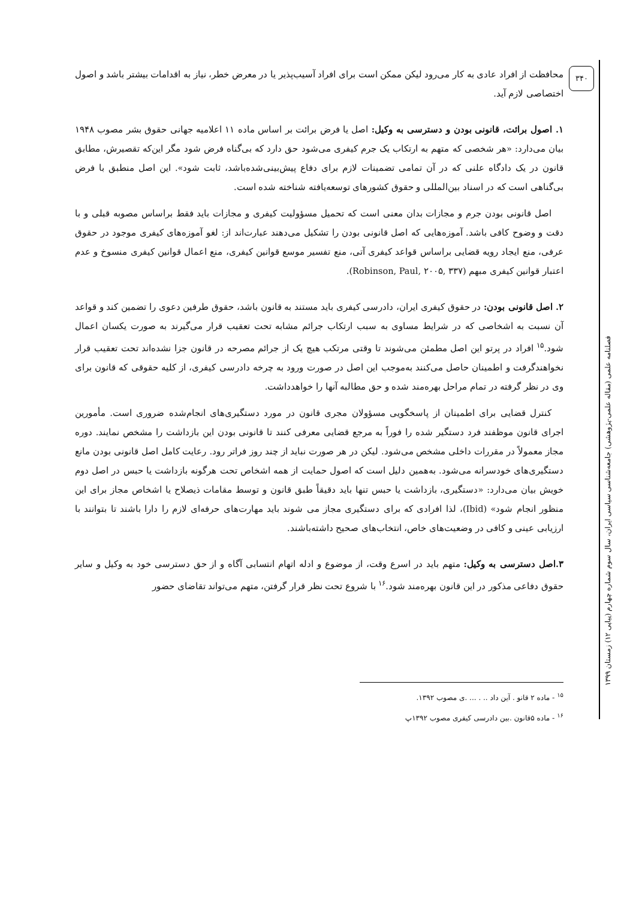۳۴۰
فصلنامه علمی (مقاله علمی-پژوهشی) جامعه‌شناسی سیاسی ایران، سال سوم شماره چهارم (پیاپی ۱۲) زمستان ۱۳۹۹
محافظت از افراد عادی به کار می‌رود لیکن ممکن است برای افراد آسیب‌پذیر یا در معرض خطر، نیاز به اقدامات بیشتر باشد و اصول اختصاصی لازم آید.
۱. اصول برائت، قانونی بودن و دسترسی به وکیل: اصل یا فرض برائت بر اساس ماده ۱۱ اعلامیه جهانی حقوق بشر مصوب ۱۹۴۸ بیان می‌دارد: «هر شخصی که متهم به ارتکاب یک جرم کیفری می‌شود حق دارد که بی‌گناه فرض شود مگر این‌که تقصیرش، مطابق قانون در یک دادگاه علنی که در آن تمامی تضمینات لازم برای دفاع پیش‌بینی‌شده‌باشد، ثابت شود». این اصل منطبق با فرض بی‌گناهی است که در اسناد بین‌المللی و حقوق کشورهای توسعه‌یافته شناخته شده است.
اصل قانونی بودن جرم و مجازات بدان معنی است که تحمیل مسؤولیت کیفری و مجازات باید فقط براساس مصوبه قبلی و با دقت و وضوح کافی باشد. آموزه‌هایی که اصل قانونی بودن را تشکیل می‌دهند عبارت‌اند از: لغو آموزه‌های کیفری موجود در حقوق عرفی، منع ایجاد رویه قضایی براساس قواعد کیفری آتی، منع تفسیر موسع قوانین کیفری، منع اعمال قوانین کیفری منسوخ و عدم اعتبار قوانین کیفری مبهم (Robinson, Paul, ۲۰۰۵, ۳۳۷).
۲. اصل قانونی بودن: در حقوق کیفری ایران، دادرسی کیفری باید مستند به قانون باشد، حقوق طرفین دعوی را تضمین کند و قواعد آن نسبت به اشخاصی که در شرایط مساوی به سبب ارتکاب جرائم مشابه تحت تعقیب قرار می‌گیرند به صورت یکسان اعمال شود.<sup>۱۵</sup> افراد در پرتو این اصل مطمئن می‌شوند تا وقتی مرتکب هیچ یک از جرائم مصرحه در قانون جزا نشده‌اند تحت تعقیب قرار نخواهندگرفت و اطمینان حاصل می‌کنند به‌موجب این اصل در صورت ورود به چرخه دادرسی کیفری، از کلیه حقوقی که قانون برای وی در نظر گرفته در تمام مراحل بهره‌مند شده و حق مطالبه آنها را خواهدداشت.
کنترل قضایی برای اطمینان از پاسخگویی مسؤولان مجری قانون در مورد دستگیری‌های انجام‌شده ضروری است. مأمورین اجرای قانون موظفند فرد دستگیر شده را فوراً به مرجع قضایی معرفی کنند تا قانونی بودن این بازداشت را مشخص نمایند. دوره مجاز معمولاً در مقررات داخلی مشخص می‌شود. لیکن در هر صورت نباید از چند روز فراتر رود. رعایت کامل اصل قانونی بودن مانع دستگیری‌های خودسرانه می‌شود. به‌همین دلیل است که اصول حمایت از همه اشخاص تحت هرگونه بازداشت یا حبس در اصل دوم خویش بیان می‌دارد: «دستگیری، بازداشت یا حبس تنها باید دقیقاً طبق قانون و توسط مقامات ذیصلاح یا اشخاص مجاز برای این منظور انجام شود» (Ibid)، لذا افرادی که برای دستگیری مجاز می شوند باید مهارت‌های حرفه‌ای لازم را دارا باشند تا بتوانند با ارزیابی عینی و کافی در وضعیت‌های خاص، انتخاب‌های صحیح داشته‌باشند.
۳.اصل دسترسی به وکیل: متهم باید در اسرع وقت، از موضوع و ادله اتهام انتسابی آگاه و از حق دسترسی خود به وکیل و سایر حقوق دفاعی مذکور در این قانون بهره‌مند شود.<sup>۱۶</sup> با شروع تحت نظر قرار گرفتن، متهم می‌تواند تقاضای حضور
<sup>۱۵</sup> - ماده ۲ قانو . آین داد .. . ... .ی مصوب ۱۳۹۲.
<sup>۱۶</sup> - ماده ۵قانون .بین دادرسی کیفری مصوب ۱۳۹۲پ